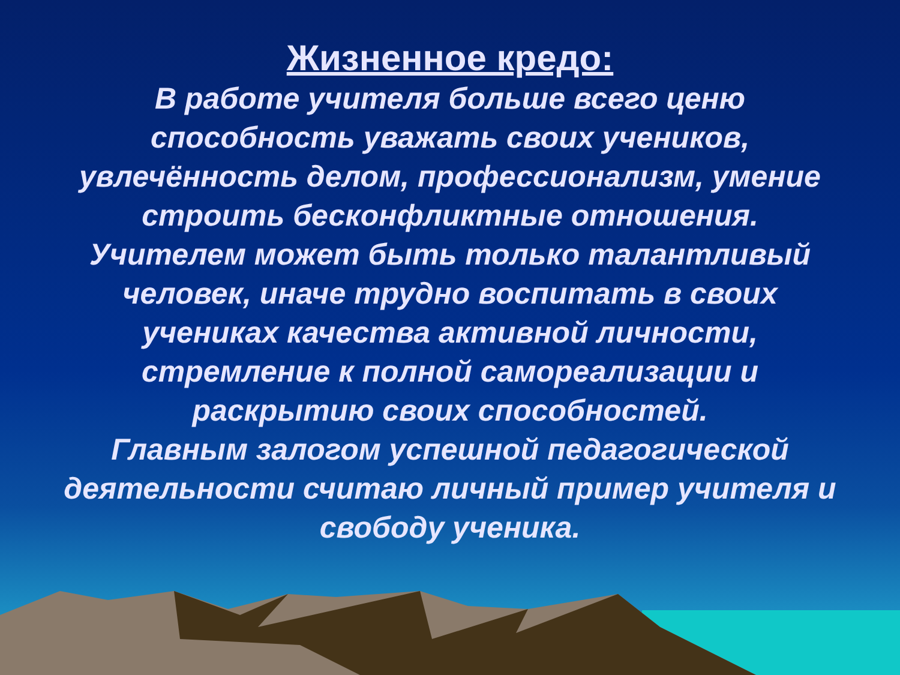Жизненное кредо:
В работе учителя больше всего ценю способность уважать своих учеников, увлечённость делом, профессионализм, умение строить бесконфликтные отношения.
Учителем может быть только талантливый человек, иначе трудно воспитать в своих учениках качества активной личности, стремление к полной самореализации и раскрытию своих способностей.
Главным залогом успешной педагогической деятельности считаю личный пример учителя и свободу ученика.